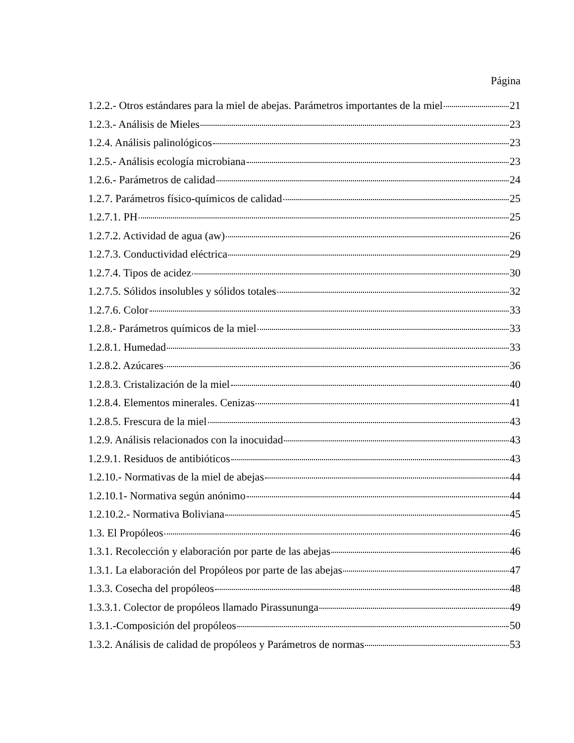Página
1.2.2.- Otros estándares para la miel de abejas. Parámetros importantes de la miel 21
1.2.3.- Análisis de Mieles 23
1.2.4. Análisis palinológicos 23
1.2.5.- Análisis ecología microbiana 23
1.2.6.- Parámetros de calidad 24
1.2.7. Parámetros físico-químicos de calidad 25
1.2.7.1. PH 25
1.2.7.2. Actividad de agua (aw) 26
1.2.7.3. Conductividad eléctrica 29
1.2.7.4. Tipos de acidez 30
1.2.7.5. Sólidos insolubles y sólidos totales 32
1.2.7.6. Color 33
1.2.8.- Parámetros químicos de la miel 33
1.2.8.1. Humedad 33
1.2.8.2. Azúcares 36
1.2.8.3. Cristalización de la miel 40
1.2.8.4. Elementos minerales. Cenizas 41
1.2.8.5. Frescura de la miel 43
1.2.9. Análisis relacionados con la inocuidad 43
1.2.9.1. Residuos de antibióticos 43
1.2.10.- Normativas de la miel de abejas 44
1.2.10.1- Normativa según anónimo 44
1.2.10.2.- Normativa Boliviana 45
1.3. El Propóleos 46
1.3.1. Recolección y elaboración por parte de las abejas 46
1.3.1. La elaboración del Propóleos por parte de las abejas 47
1.3.3. Cosecha del propóleos 48
1.3.3.1. Colector de propóleos llamado Pirassununga 49
1.3.1.-Composición del propóleos 50
1.3.2. Análisis de calidad de propóleos y Parámetros de normas 53